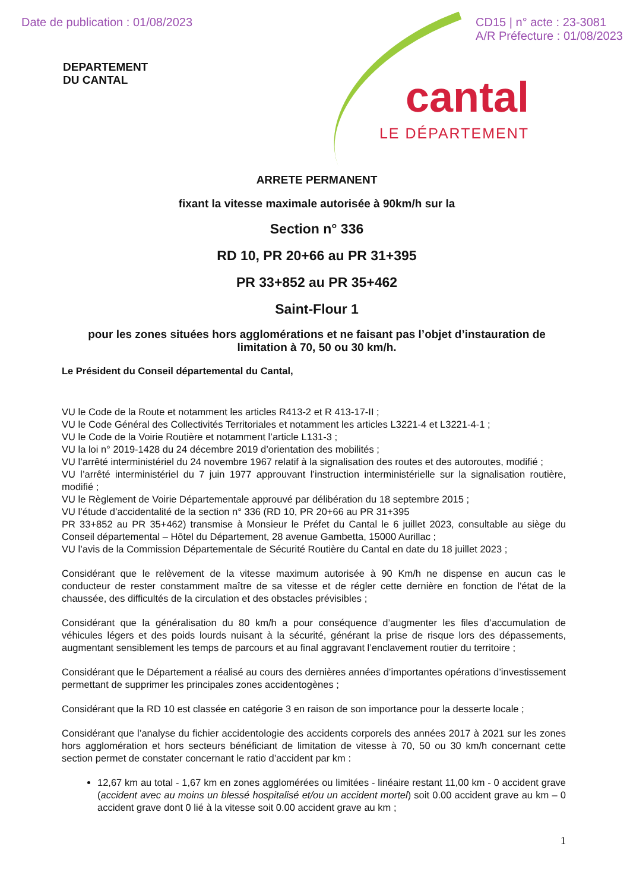Date de publication : 01/08/2023
CD15 | n° acte : 23-3081
A/R Préfecture : 01/08/2023
DEPARTEMENT
DU CANTAL
cantal
LE DÉPARTEMENT
ARRETE PERMANENT
fixant la vitesse maximale autorisée à 90km/h sur la
Section n° 336
RD 10, PR 20+66 au PR 31+395
PR 33+852 au PR 35+462
Saint-Flour 1
pour les zones situées hors agglomérations et ne faisant pas l’objet d’instauration de limitation à 70, 50 ou 30 km/h.
Le Président du Conseil départemental du Cantal,
VU le Code de la Route et notamment les articles R413-2 et R 413-17-II ;
VU le Code Général des Collectivités Territoriales et notamment les articles L3221-4 et L3221-4-1 ;
VU le Code de la Voirie Routière et notamment l’article L131-3 ;
VU la loi n° 2019-1428 du 24 décembre 2019 d’orientation des mobilités ;
VU l’arrêté interministériel du 24 novembre 1967 relatif à la signalisation des routes et des autoroutes, modifié ;
VU l’arrêté interministériel du 7 juin 1977 approuvant l’instruction interministérielle sur la signalisation routière, modifié ;
VU le Règlement de Voirie Départementale approuvé par délibération du 18 septembre 2015 ;
VU l’étude d’accidentalité de la section n° 336 (RD 10, PR 20+66 au PR 31+395
PR 33+852 au PR 35+462) transmise à Monsieur le Préfet du Cantal le 6 juillet 2023, consultable au siège du Conseil départemental – Hôtel du Département, 28 avenue Gambetta, 15000 Aurillac ;
VU l’avis de la Commission Départementale de Sécurité Routière du Cantal en date du 18 juillet 2023 ;
Considérant que le relèvement de la vitesse maximum autorisée à 90 Km/h ne dispense en aucun cas le conducteur de rester constamment maître de sa vitesse et de régler cette dernière en fonction de l'état de la chaussée, des difficultés de la circulation et des obstacles prévisibles ;
Considérant que la généralisation du 80 km/h a pour conséquence d’augmenter les files d’accumulation de véhicules légers et des poids lourds nuisant à la sécurité, générant la prise de risque lors des dépassements, augmentant sensiblement les temps de parcours et au final aggravant l’enclavement routier du territoire ;
Considérant que le Département a réalisé au cours des dernières années d’importantes opérations d’investissement permettant de supprimer les principales zones accidentogènes ;
Considérant que la RD 10 est classée en catégorie 3 en raison de son importance pour la desserte locale ;
Considérant que l’analyse du fichier accidentologie des accidents corporels des années 2017 à 2021 sur les zones hors agglomération et hors secteurs bénéficiant de limitation de vitesse à 70, 50 ou 30 km/h concernant cette section permet de constater concernant le ratio d’accident par km :
12,67 km au total - 1,67 km en zones agglomérées ou limitées - linéaire restant 11,00 km - 0 accident grave (accident avec au moins un blessé hospitalisé et/ou un accident mortel) soit 0.00 accident grave au km – 0 accident grave dont 0 lié à la vitesse soit 0.00 accident grave au km ;
1